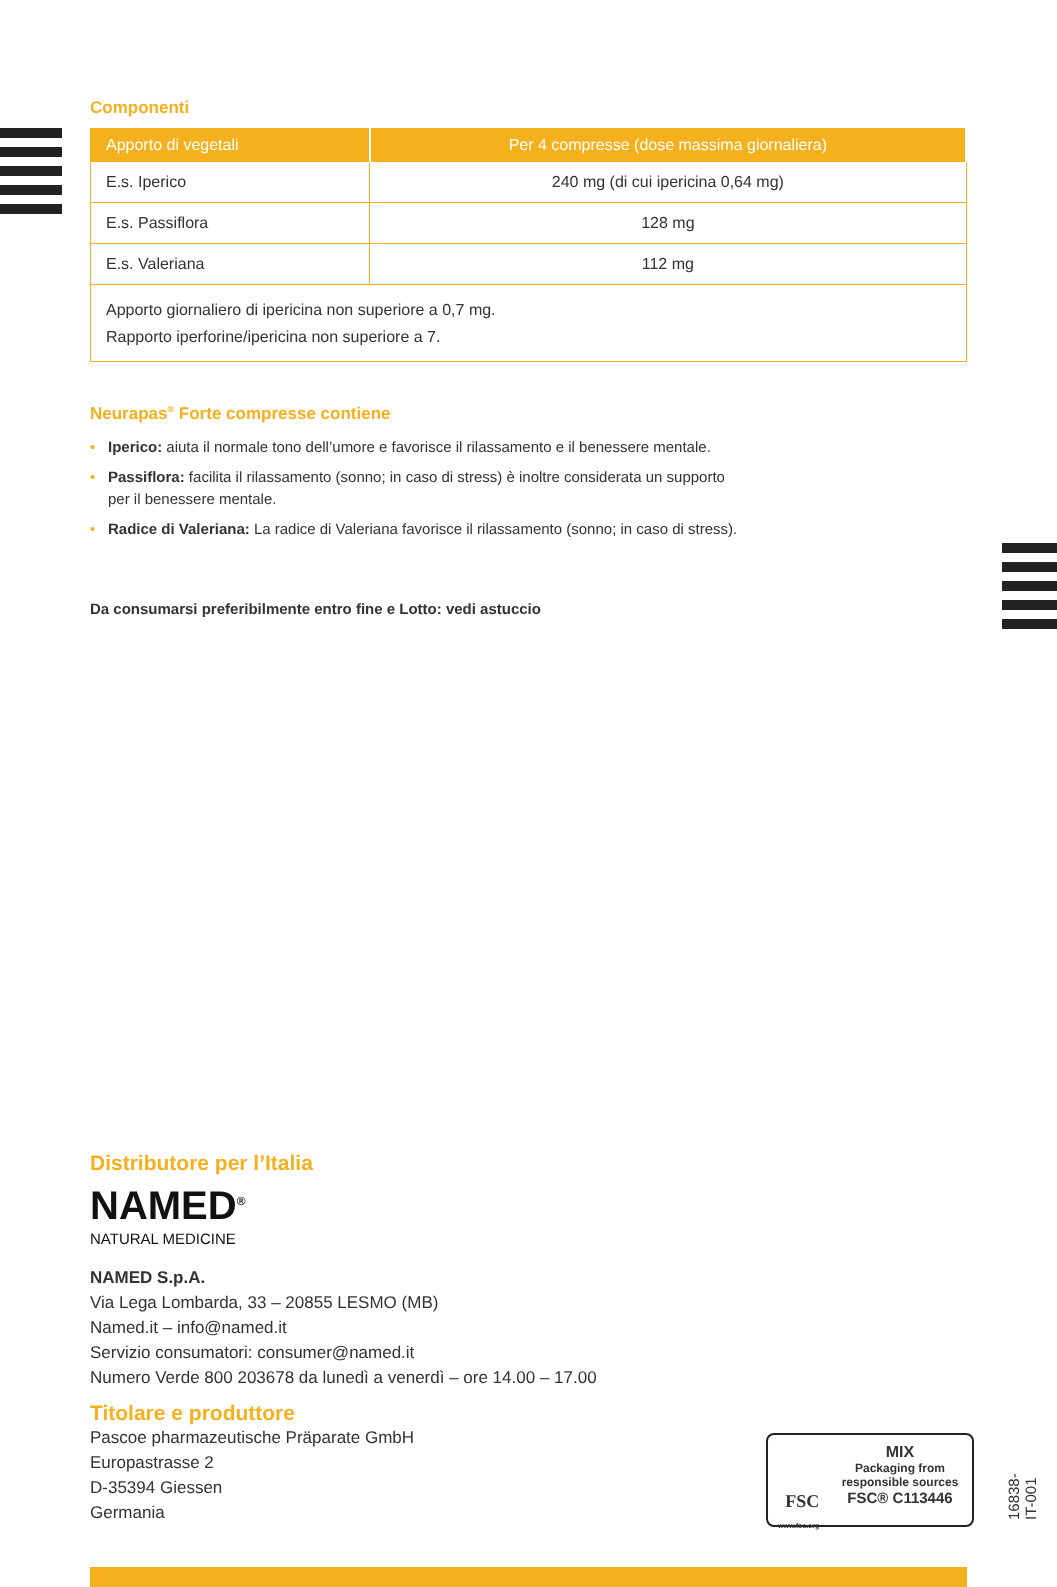Componenti
| Apporto di vegetali | Per 4 compresse (dose massima giornaliera) |
| --- | --- |
| E.s. Iperico | 240 mg (di cui ipericina 0,64 mg) |
| E.s. Passiflora | 128 mg |
| E.s. Valeriana | 112 mg |
| Apporto giornaliero di ipericina non superiore a 0,7 mg. Rapporto iperforine/ipericina non superiore a 7. | |
Neurapas<sup>®</sup> Forte compresse contiene
• Iperico: aiuta il normale tono dell’umore e favorisce il rilassamento e il benessere mentale.
• Passiflora: facilita il rilassamento (sonno; in caso di stress) è inoltre considerata un supporto
per il benessere mentale.
• Radice di Valeriana: La radice di Valeriana favorisce il rilassamento (sonno; in caso di stress).
Da consumarsi preferibilmente entro fine e Lotto: vedi astuccio
Distributore per l’Italia
NAMED<sup>®</sup>
NATURAL MEDICINE
NAMED S.p.A.
Via Lega Lombarda, 33 – 20855 LESMO (MB)
Named.it – info@named.it
Servizio consumatori: consumer@named.it
Numero Verde 800 203678 da lunedì a venerdì – ore 14.00 – 17.00
Titolare e produttore
Pascoe pharmazeutische Präparate GmbH
Europastrasse 2
D-35394 Giessen
Germania
FSC
www.fsc.org
MIX
Packaging from responsible sources
FSC® C113446
16838-IT-001